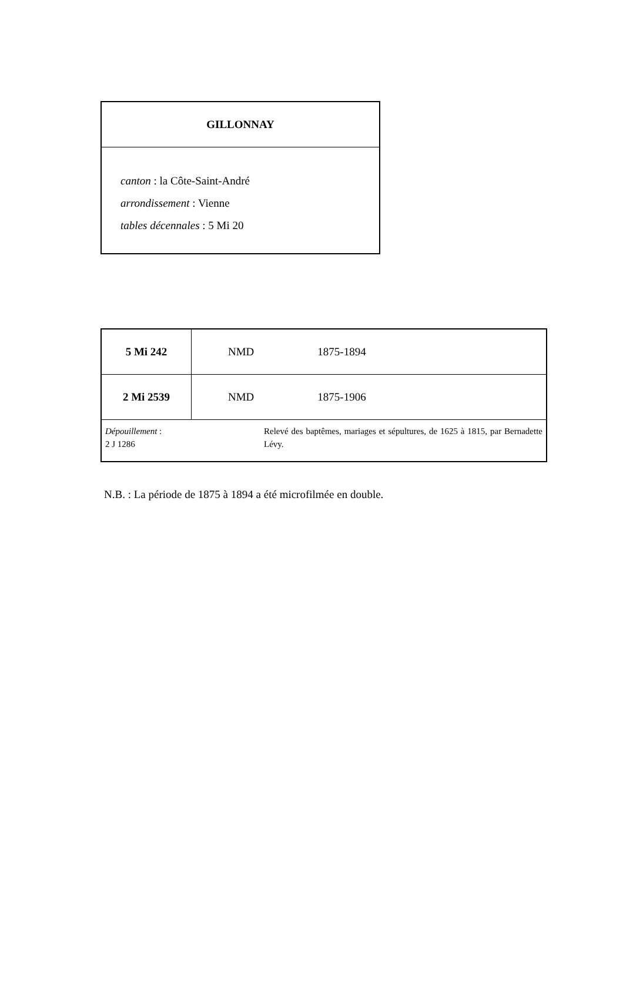GILLONNAY
canton : la Côte-Saint-André
arrondissement : Vienne
tables décennales : 5 Mi 20
| 5 Mi 242 | NMD 1875-1894 |
| 2 Mi 2539 | NMD 1875-1906 |
| Dépouillement : 2 J 1286 Relevé des baptêmes, mariages et sépultures, de 1625 à 1815, par Bernadette Lévy. | |
N.B. : La période de 1875 à 1894 a été microfilmée en double.